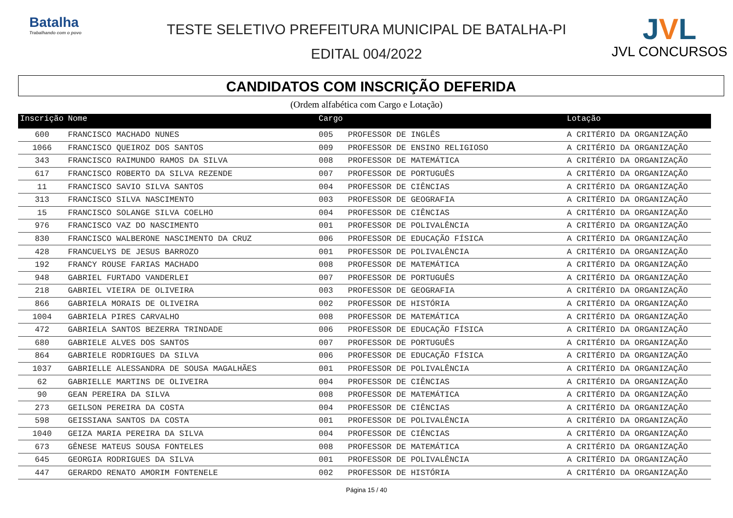Batalha
Trabalhando com o povo
TESTE SELETIVO PREFEITURA MUNICIPAL DE BATALHA-PI
EDITAL 004/2022
JVL
JVL CONCURSOS
CANDIDATOS COM INSCRIÇÃO DEFERIDA
(Ordem alfabética com Cargo e Lotação)
| Inscrição | Nome | Cargo | | Lotação |
| --- | --- | --- | --- | --- |
| 600 | FRANCISCO MACHADO NUNES | 005 | PROFESSOR DE INGLÊS | A CRITÉRIO DA ORGANIZAÇÃO |
| 1066 | FRANCISCO QUEIROZ DOS SANTOS | 009 | PROFESSOR DE ENSINO RELIGIOSO | A CRITÉRIO DA ORGANIZAÇÃO |
| 343 | FRANCISCO RAIMUNDO RAMOS DA SILVA | 008 | PROFESSOR DE MATEMÁTICA | A CRITÉRIO DA ORGANIZAÇÃO |
| 617 | FRANCISCO ROBERTO DA SILVA REZENDE | 007 | PROFESSOR DE PORTUGUÊS | A CRITÉRIO DA ORGANIZAÇÃO |
| 11 | FRANCISCO SAVIO SILVA SANTOS | 004 | PROFESSOR DE CIÊNCIAS | A CRITÉRIO DA ORGANIZAÇÃO |
| 313 | FRANCISCO SILVA NASCIMENTO | 003 | PROFESSOR DE GEOGRAFIA | A CRITÉRIO DA ORGANIZAÇÃO |
| 15 | FRANCISCO SOLANGE SILVA COELHO | 004 | PROFESSOR DE CIÊNCIAS | A CRITÉRIO DA ORGANIZAÇÃO |
| 976 | FRANCISCO VAZ DO NASCIMENTO | 001 | PROFESSOR DE POLIVALÊNCIA | A CRITÉRIO DA ORGANIZAÇÃO |
| 830 | FRANCISCO WALBERONE NASCIMENTO DA CRUZ | 006 | PROFESSOR DE EDUCAÇÃO FÍSICA | A CRITÉRIO DA ORGANIZAÇÃO |
| 428 | FRANCUELYS DE JESUS BARROZO | 001 | PROFESSOR DE POLIVALÊNCIA | A CRITÉRIO DA ORGANIZAÇÃO |
| 192 | FRANCY ROUSE FARIAS MACHADO | 008 | PROFESSOR DE MATEMÁTICA | A CRITÉRIO DA ORGANIZAÇÃO |
| 948 | GABRIEL FURTADO VANDERLEI | 007 | PROFESSOR DE PORTUGUÊS | A CRITÉRIO DA ORGANIZAÇÃO |
| 218 | GABRIEL VIEIRA DE OLIVEIRA | 003 | PROFESSOR DE GEOGRAFIA | A CRITÉRIO DA ORGANIZAÇÃO |
| 866 | GABRIELA MORAIS DE OLIVEIRA | 002 | PROFESSOR DE HISTÓRIA | A CRITÉRIO DA ORGANIZAÇÃO |
| 1004 | GABRIELA PIRES CARVALHO | 008 | PROFESSOR DE MATEMÁTICA | A CRITÉRIO DA ORGANIZAÇÃO |
| 472 | GABRIELA SANTOS BEZERRA TRINDADE | 006 | PROFESSOR DE EDUCAÇÃO FÍSICA | A CRITÉRIO DA ORGANIZAÇÃO |
| 680 | GABRIELE ALVES DOS SANTOS | 007 | PROFESSOR DE PORTUGUÊS | A CRITÉRIO DA ORGANIZAÇÃO |
| 864 | GABRIELE RODRIGUES DA SILVA | 006 | PROFESSOR DE EDUCAÇÃO FÍSICA | A CRITÉRIO DA ORGANIZAÇÃO |
| 1037 | GABRIELLE ALESSANDRA DE SOUSA MAGALHÃES | 001 | PROFESSOR DE POLIVALÊNCIA | A CRITÉRIO DA ORGANIZAÇÃO |
| 62 | GABRIELLE MARTINS DE OLIVEIRA | 004 | PROFESSOR DE CIÊNCIAS | A CRITÉRIO DA ORGANIZAÇÃO |
| 90 | GEAN PEREIRA DA SILVA | 008 | PROFESSOR DE MATEMÁTICA | A CRITÉRIO DA ORGANIZAÇÃO |
| 273 | GEILSON PEREIRA DA COSTA | 004 | PROFESSOR DE CIÊNCIAS | A CRITÉRIO DA ORGANIZAÇÃO |
| 598 | GEISSIANA SANTOS DA COSTA | 001 | PROFESSOR DE POLIVALÊNCIA | A CRITÉRIO DA ORGANIZAÇÃO |
| 1040 | GEIZA MARIA PEREIRA DA SILVA | 004 | PROFESSOR DE CIÊNCIAS | A CRITÉRIO DA ORGANIZAÇÃO |
| 673 | GÊNESE MATEUS SOUSA FONTELES | 008 | PROFESSOR DE MATEMÁTICA | A CRITÉRIO DA ORGANIZAÇÃO |
| 645 | GEORGIA RODRIGUES DA SILVA | 001 | PROFESSOR DE POLIVALÊNCIA | A CRITÉRIO DA ORGANIZAÇÃO |
| 447 | GERARDO RENATO AMORIM FONTENELE | 002 | PROFESSOR DE HISTÓRIA | A CRITÉRIO DA ORGANIZAÇÃO |
Página 15 / 40